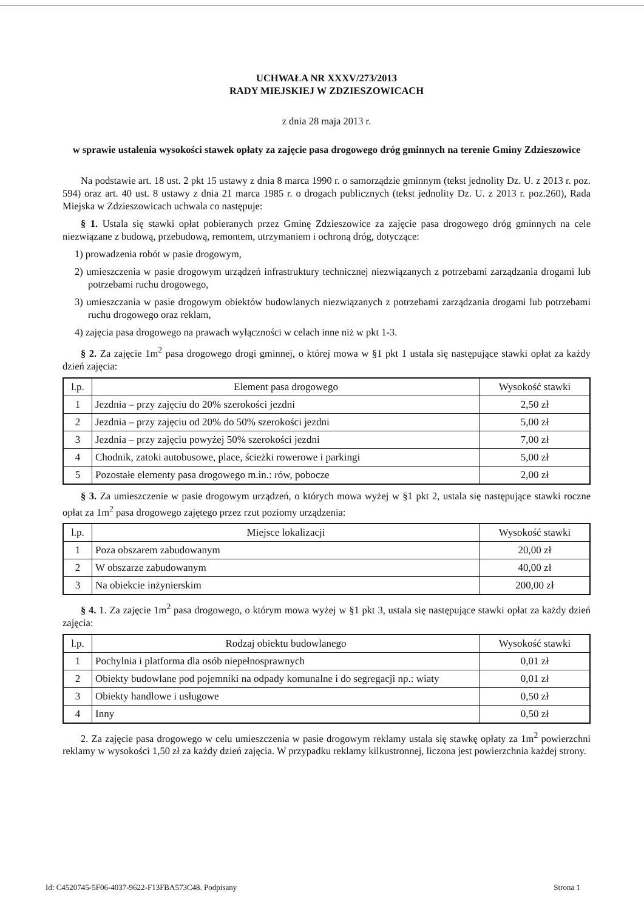UCHWAŁA NR XXXV/273/2013
RADY MIEJSKIEJ W ZDZIESZOWICACH
z dnia 28 maja 2013 r.
w sprawie ustalenia wysokości stawek opłaty za zajęcie pasa drogowego dróg gminnych na terenie Gminy Zdzieszowice
Na podstawie art. 18 ust. 2 pkt 15 ustawy z dnia 8 marca 1990 r. o samorządzie gminnym (tekst jednolity Dz. U. z 2013 r. poz. 594) oraz art. 40 ust. 8 ustawy z dnia 21 marca 1985 r. o drogach publicznych (tekst jednolity Dz. U. z 2013 r. poz.260), Rada Miejska w Zdzieszowicach uchwala co następuje:
§ 1. Ustala się stawki opłat pobieranych przez Gminę Zdzieszowice za zajęcie pasa drogowego dróg gminnych na cele niezwiązane z budową, przebudową, remontem, utrzymaniem i ochroną dróg, dotyczące:
1) prowadzenia robót w pasie drogowym,
2) umieszczenia w pasie drogowym urządzeń infrastruktury technicznej niezwiązanych z potrzebami zarządzania drogami lub potrzebami ruchu drogowego,
3) umieszczania w pasie drogowym obiektów budowlanych niezwiązanych z potrzebami zarządzania drogami lub potrzebami ruchu drogowego oraz reklam,
4) zajęcia pasa drogowego na prawach wyłączności w celach inne niż w pkt 1-3.
§ 2. Za zajęcie 1m<sup>2</sup> pasa drogowego drogi gminnej, o której mowa w §1 pkt 1 ustala się następujące stawki opłat za każdy dzień zajęcia:
| l.p. | Element pasa drogowego | Wysokość stawki |
| --- | --- | --- |
| 1 | Jezdnia – przy zajęciu do 20% szerokości jezdni | 2,50 zł |
| 2 | Jezdnia – przy zajęciu od 20% do 50% szerokości jezdni | 5,00 zł |
| 3 | Jezdnia – przy zajęciu powyżej 50% szerokości jezdni | 7,00 zł |
| 4 | Chodnik, zatoki autobusowe, place, ścieżki rowerowe i parkingi | 5,00 zł |
| 5 | Pozostałe elementy pasa drogowego m.in.: rów, pobocze | 2,00 zł |
§ 3. Za umieszczenie w pasie drogowym urządzeń, o których mowa wyżej w §1 pkt 2, ustala się następujące stawki roczne opłat za 1m<sup>2</sup> pasa drogowego zajętego przez rzut poziomy urządzenia:
| l.p. | Miejsce lokalizacji | Wysokość stawki |
| --- | --- | --- |
| 1 | Poza obszarem zabudowanym | 20,00 zł |
| 2 | W obszarze zabudowanym | 40,00 zł |
| 3 | Na obiekcie inżynierskim | 200,00 zł |
§ 4. 1. Za zajęcie 1m<sup>2</sup> pasa drogowego, o którym mowa wyżej w §1 pkt 3, ustala się następujące stawki opłat za każdy dzień zajęcia:
| l.p. | Rodzaj obiektu budowlanego | Wysokość stawki |
| --- | --- | --- |
| 1 | Pochylnia i platforma dla osób niepełnosprawnych | 0,01 zł |
| 2 | Obiekty budowlane pod pojemniki na odpady komunalne i do segregacji np.: wiaty | 0,01 zł |
| 3 | Obiekty handlowe i usługowe | 0,50 zł |
| 4 | Inny | 0,50 zł |
2. Za zajęcie pasa drogowego w celu umieszczenia w pasie drogowym reklamy ustala się stawkę opłaty za 1m<sup>2</sup> powierzchni reklamy w wysokości 1,50 zł za każdy dzień zajęcia. W przypadku reklamy kilkustronnej, liczona jest powierzchnia każdej strony.
Id: C4520745-5F06-4037-9622-F13FBA573C48. Podpisany Strona 1